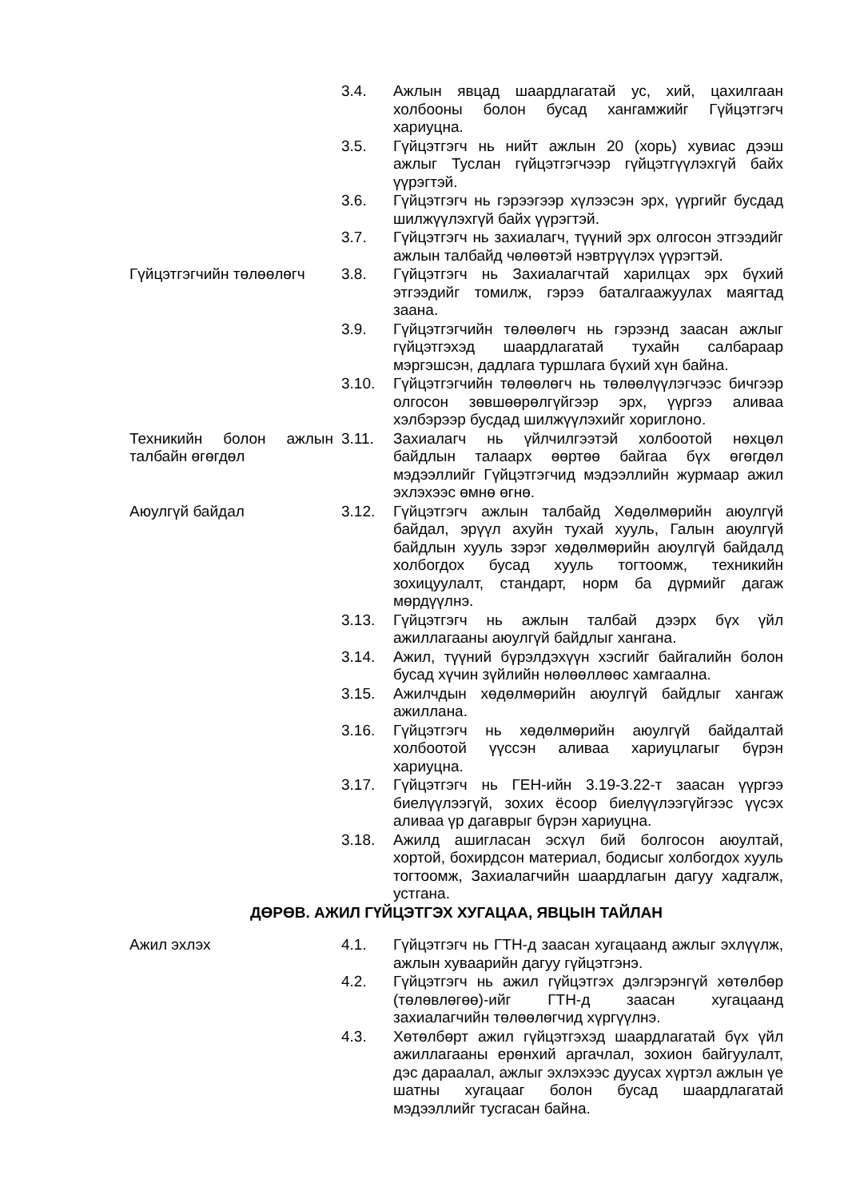3.4. Ажлын явцад шаардлагатай ус, хий, цахилгаан холбооны болон бусад хангамжийг Гүйцэтгэгч хариуцна.
3.5. Гүйцэтгэгч нь нийт ажлын 20 (хорь) хувиас дээш ажлыг Туслан гүйцэтгэгчээр гүйцэтгүүлэхгүй байх үүрэгтэй.
3.6. Гүйцэтгэгч нь гэрээгээр хүлээсэн эрх, үүргийг бусдад шилжүүлэхгүй байх үүрэгтэй.
3.7. Гүйцэтгэгч нь захиалагч, түүний эрх олгосон этгээдийг ажлын талбайд чөлөөтэй нэвтрүүлэх үүрэгтэй.
Гүйцэтгэгчийн төлөөлөгч 3.8. Гүйцэтгэгч нь Захиалагчтай харилцах эрх бүхий этгээдийг томилж, гэрээ баталгаажуулах маягтад заана.
3.9. Гүйцэтгэгчийн төлөөлөгч нь гэрээнд заасан ажлыг гүйцэтгэхэд шаардлагатай тухайн салбараар мэргэшсэн, дадлага туршлага бүхий хүн байна.
3.10. Гүйцэтгэгчийн төлөөлөгч нь төлөөлүүлэгчээс бичгээр олгосон зөвшөөрөлгүйгээр эрх, үүргээ аливаа хэлбэрээр бусдад шилжүүлэхийг хориглоно.
Техникийн болон ажлын талбайн өгөгдөл
3.11. Захиалагч нь үйлчилгээтэй холбоотой нөхцөл байдлын талаарх өөртөө байгаа бүх өгөгдөл мэдээллийг Гүйцэтгэгчид мэдээллийн журмаар ажил эхлэхээс өмнө өгнө.
Аюулгүй байдал 3.12. Гүйцэтгэгч ажлын талбайд Хөдөлмөрийн аюулгүй байдал, эрүүл ахуйн тухай хууль, Галын аюулгүй байдлын хууль зэрэг хөдөлмөрийн аюулгүй байдалд холбогдох бусад хууль тогтоомж, техникийн зохицуулалт, стандарт, норм ба дүрмийг дагаж мөрдүүлнэ.
3.13. Гүйцэтгэгч нь ажлын талбай дээрх бүх үйл ажиллагааны аюулгүй байдлыг хангана.
3.14. Ажил, түүний бүрэлдэхүүн хэсгийг байгалийн болон бусад хүчин зүйлийн нөлөөллөөс хамгаална.
3.15. Ажилчдын хөдөлмөрийн аюулгүй байдлыг хангаж ажиллана.
3.16. Гүйцэтгэгч нь хөдөлмөрийн аюулгүй байдалтай холбоотой үүссэн аливаа хариуцлагыг бүрэн хариуцна.
3.17. Гүйцэтгэгч нь ГЕН-ийн 3.19-3.22-т заасан үүргээ биелүүлээгүй, зохих ёсоор биелүүлээгүйгээс үүсэх аливаа үр дагаврыг бүрэн хариуцна.
3.18. Ажилд ашигласан эсхүл бий болгосон аюултай, хортой, бохирдсон материал, бодисыг холбогдох хууль тогтоомж, Захиалагчийн шаардлагын дагуу хадгалж, устгана.
ДӨРӨВ. АЖИЛ ГҮЙЦЭТГЭХ ХУГАЦАА, ЯВЦЫН ТАЙЛАН
Ажил эхлэх 4.1. Гүйцэтгэгч нь ГТН-д заасан хугацаанд ажлыг эхлүүлж, ажлын хуваарийн дагуу гүйцэтгэнэ.
4.2. Гүйцэтгэгч нь ажил гүйцэтгэх дэлгэрэнгүй хөтөлбөр (төлөвлөгөө)-ийг ГТН-д заасан хугацаанд захиалагчийн төлөөлөгчид хүргүүлнэ.
4.3. Хөтөлбөрт ажил гүйцэтгэхэд шаардлагатай бүх үйл ажиллагааны ерөнхий аргачлал, зохион байгуулалт, дэс дараалал, ажлыг эхлэхээс дуусах хүртэл ажлын үе шатны хугацааг болон бусад шаардлагатай мэдээллийг тусгасан байна.